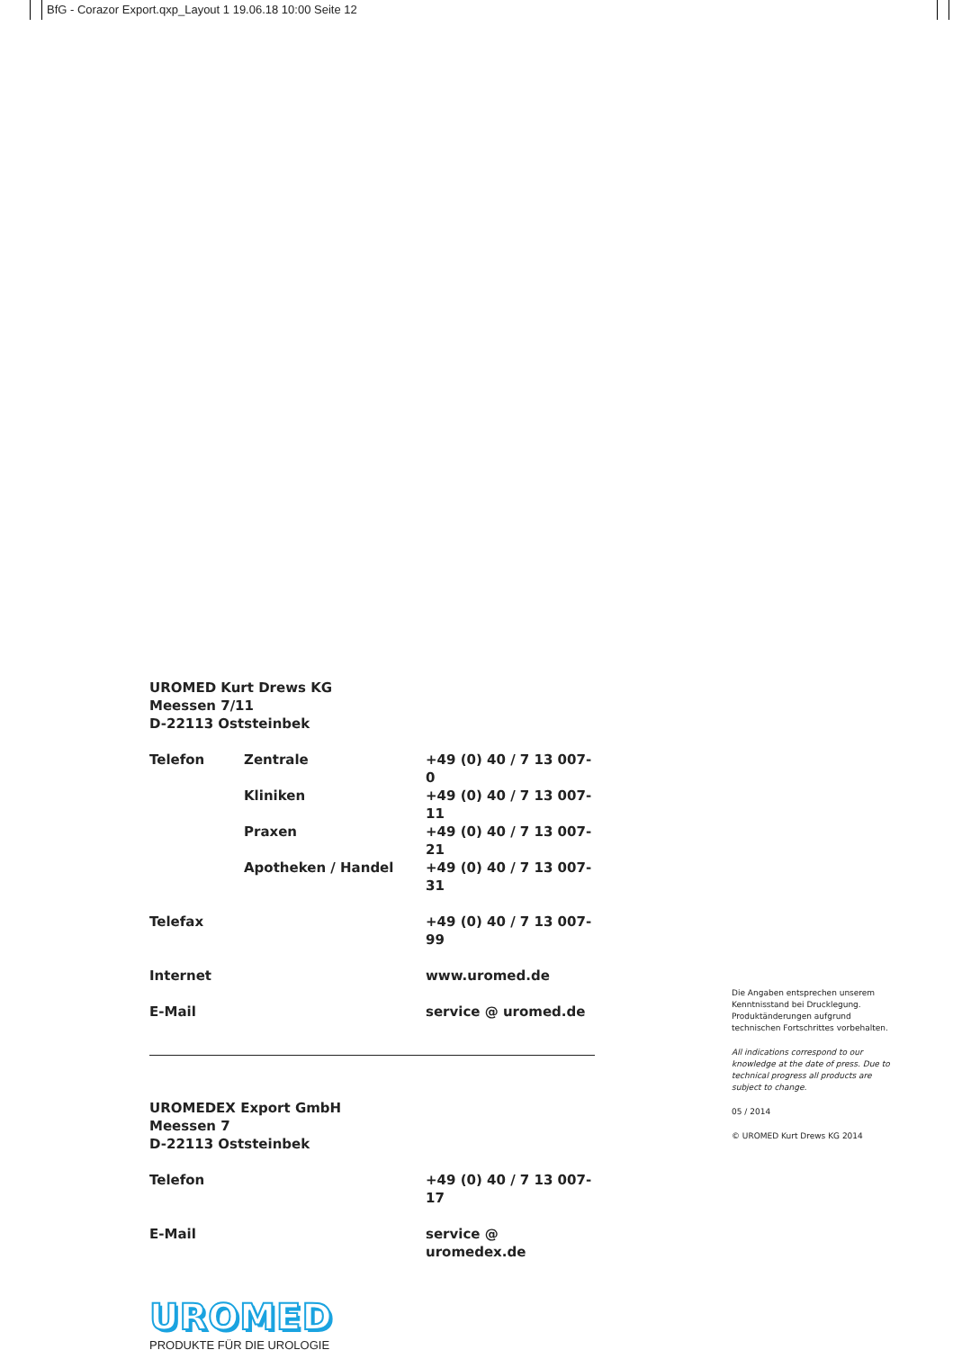BfG - Corazor Export.qxp_Layout 1 19.06.18 10:00 Seite 12
UROMED Kurt Drews KG
Meessen 7/11
D-22113 Oststeinbek
| Telefon | Zentrale | +49 (0) 40 / 7 13 007- 0 |
| | Kliniken | +49 (0) 40 / 7 13 007- 11 |
| | Praxen | +49 (0) 40 / 7 13 007- 21 |
| | Apotheken / Handel | +49 (0) 40 / 7 13 007- 31 |
| Telefax | | +49 (0) 40 / 7 13 007- 99 |
| Internet | | www.uromed.de |
| E-Mail | | service @ uromed.de |
UROMEDEX Export GmbH
Meessen 7
D-22113 Oststeinbek
| Telefon | | +49 (0) 40 / 7 13 007- 17 |
| E-Mail | | service @ uromedex.de |
UROMED
PRODUKTE FÜR DIE UROLOGIE
Die Angaben entsprechen unserem Kenntnisstand bei Drucklegung. Produktänderungen aufgrund technischen Fortschrittes vorbehalten.
All indications correspond to our knowledge at the date of press. Due to technical progress all products are subject to change.
05 / 2014
© UROMED Kurt Drews KG 2014